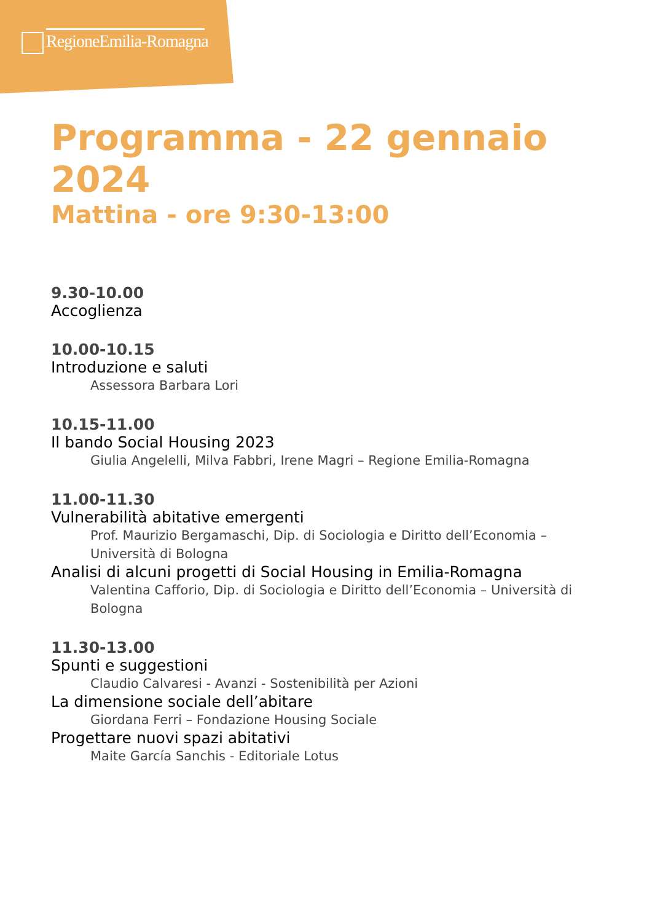RegioneEmilia-Romagna
Programma - 22 gennaio 2024
Mattina - ore 9:30-13:00
9.30-10.00
Accoglienza
10.00-10.15
Introduzione e saluti
Assessora Barbara Lori
10.15-11.00
Il bando Social Housing 2023
Giulia Angelelli, Milva Fabbri, Irene Magri – Regione Emilia-Romagna
11.00-11.30
Vulnerabilità abitative emergenti
Prof. Maurizio Bergamaschi, Dip. di Sociologia e Diritto dell’Economia – Università di Bologna
Analisi di alcuni progetti di Social Housing in Emilia-Romagna
Valentina Cafforio, Dip. di Sociologia e Diritto dell’Economia – Università di Bologna
11.30-13.00
Spunti e suggestioni
Claudio Calvaresi - Avanzi - Sostenibilità per Azioni
La dimensione sociale dell’abitare
Giordana Ferri – Fondazione Housing Sociale
Progettare nuovi spazi abitativi
Maite García Sanchis - Editoriale Lotus